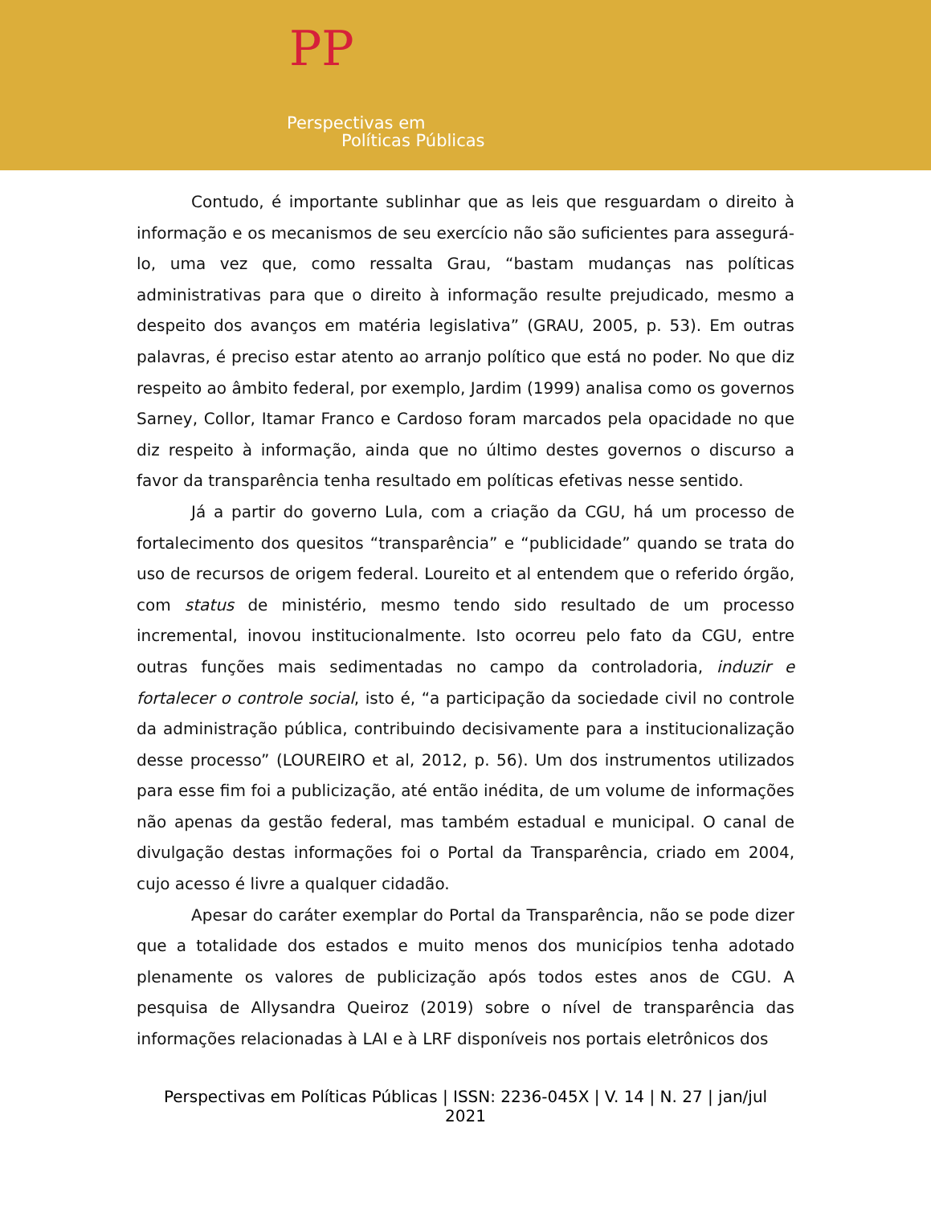PP
Perspectivas em
Políticas Públicas
Contudo, é importante sublinhar que as leis que resguardam o direito à informação e os mecanismos de seu exercício não são suficientes para assegurá-lo, uma vez que, como ressalta Grau, “bastam mudanças nas políticas administrativas para que o direito à informação resulte prejudicado, mesmo a despeito dos avanços em matéria legislativa” (GRAU, 2005, p. 53). Em outras palavras, é preciso estar atento ao arranjo político que está no poder. No que diz respeito ao âmbito federal, por exemplo, Jardim (1999) analisa como os governos Sarney, Collor, Itamar Franco e Cardoso foram marcados pela opacidade no que diz respeito à informação, ainda que no último destes governos o discurso a favor da transparência tenha resultado em políticas efetivas nesse sentido.
Já a partir do governo Lula, com a criação da CGU, há um processo de fortalecimento dos quesitos “transparência” e “publicidade” quando se trata do uso de recursos de origem federal. Loureito et al entendem que o referido órgão, com status de ministério, mesmo tendo sido resultado de um processo incremental, inovou institucionalmente. Isto ocorreu pelo fato da CGU, entre outras funções mais sedimentadas no campo da controladoria, induzir e fortalecer o controle social, isto é, “a participação da sociedade civil no controle da administração pública, contribuindo decisivamente para a institucionalização desse processo” (LOUREIRO et al, 2012, p. 56). Um dos instrumentos utilizados para esse fim foi a publicização, até então inédita, de um volume de informações não apenas da gestão federal, mas também estadual e municipal. O canal de divulgação destas informações foi o Portal da Transparência, criado em 2004, cujo acesso é livre a qualquer cidadão.
Apesar do caráter exemplar do Portal da Transparência, não se pode dizer que a totalidade dos estados e muito menos dos municípios tenha adotado plenamente os valores de publicização após todos estes anos de CGU. A pesquisa de Allysandra Queiroz (2019) sobre o nível de transparência das informações relacionadas à LAI e à LRF disponíveis nos portais eletrônicos dos
Perspectivas em Políticas Públicas | ISSN: 2236-045X | V. 14 | N. 27 | jan/jul 2021